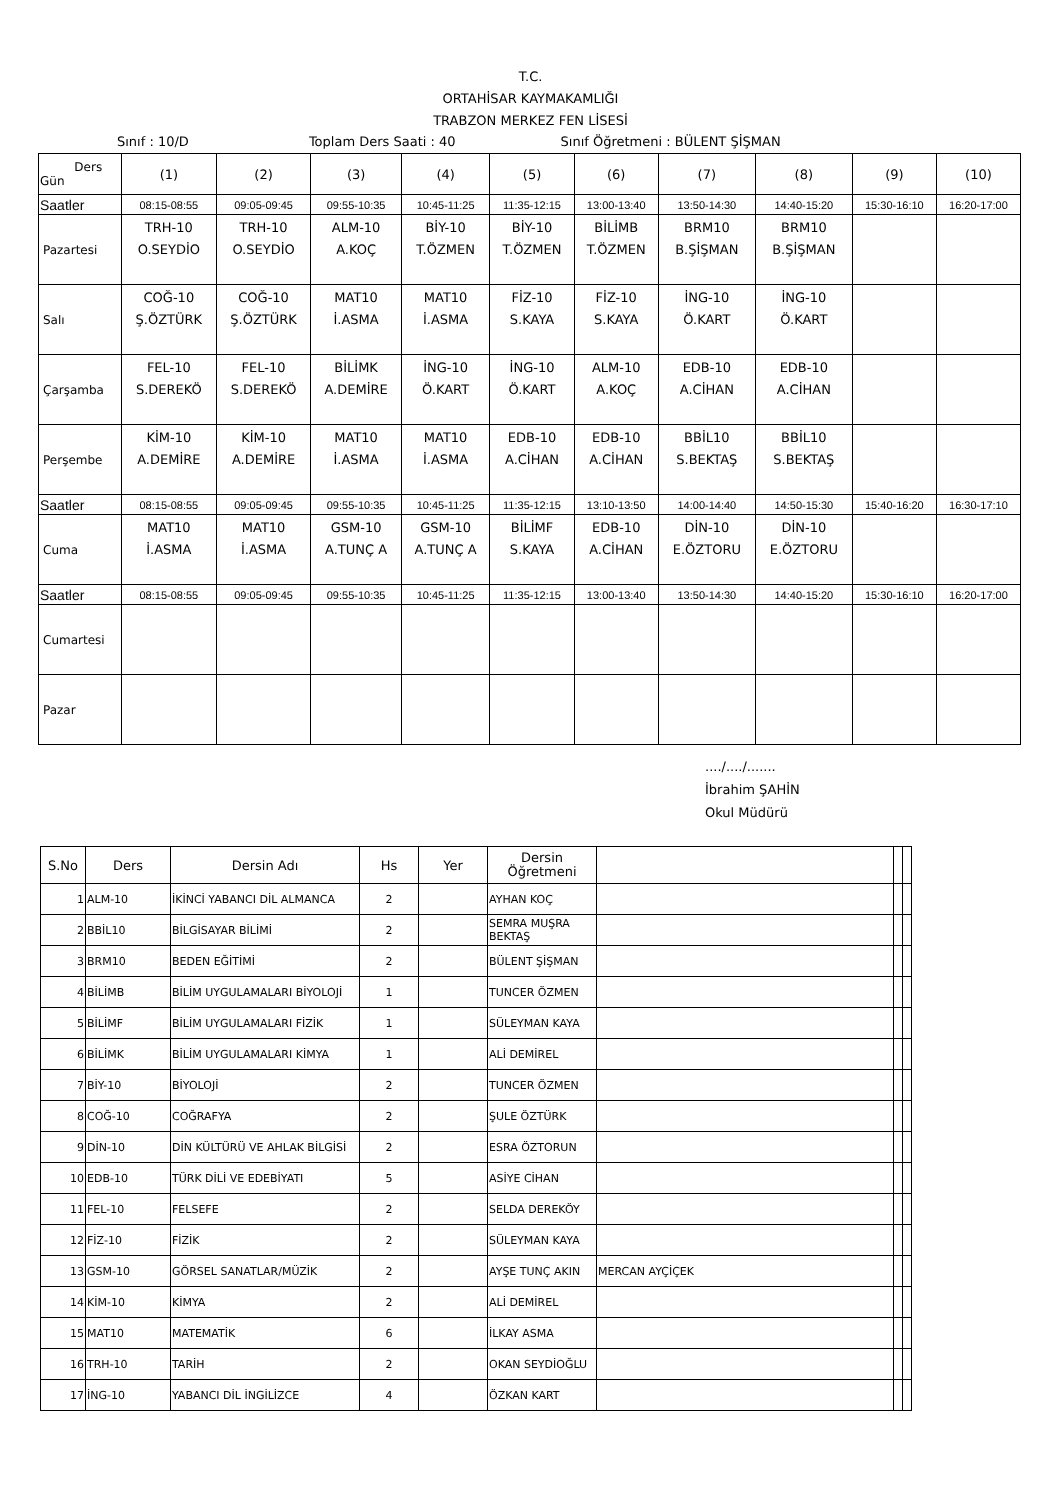T.C.
ORTAHİSAR KAYMAKAMLIĞI
TRABZON MERKEZ FEN LİSESİ
Sınıf : 10/D Toplam Ders Saati : 40 Sınıf Öğretmeni : BÜLENT ŞİŞMAN
| Ders Gün | (1) | (2) | (3) | (4) | (5) | (6) | (7) | (8) | (9) | (10) |
| --- | --- | --- | --- | --- | --- | --- | --- | --- | --- | --- |
| Saatler | 08:15-08:55 | 09:05-09:45 | 09:55-10:35 | 10:45-11:25 | 11:35-12:15 | 13:00-13:40 | 13:50-14:30 | 14:40-15:20 | 15:30-16:10 | 16:20-17:00 |
| Pazartesi | TRH-10 O.SEYDİO | TRH-10 O.SEYDİO | ALM-10 A.KOÇ | BİY-10 T.ÖZMEN | BİY-10 T.ÖZMEN | BİLİMB T.ÖZMEN | BRM10 B.ŞİŞMAN | BRM10 B.ŞİŞMAN | | |
| Salı | COĞ-10 Ş.ÖZTÜRK | COĞ-10 Ş.ÖZTÜRK | MAT10 İ.ASMA | MAT10 İ.ASMA | FİZ-10 S.KAYA | FİZ-10 S.KAYA | İNG-10 Ö.KART | İNG-10 Ö.KART | | |
| Çarşamba | FEL-10 S.DEREKÖ | FEL-10 S.DEREKÖ | BİLİMK A.DEMİRE | İNG-10 Ö.KART | İNG-10 Ö.KART | ALM-10 A.KOÇ | EDB-10 A.CİHAN | EDB-10 A.CİHAN | | |
| Perşembe | KİM-10 A.DEMİRE | KİM-10 A.DEMİRE | MAT10 İ.ASMA | MAT10 İ.ASMA | EDB-10 A.CİHAN | EDB-10 A.CİHAN | BBİL10 S.BEKTAŞ | BBİL10 S.BEKTAŞ | | |
| Saatler | 08:15-08:55 | 09:05-09:45 | 09:55-10:35 | 10:45-11:25 | 11:35-12:15 | 13:10-13:50 | 14:00-14:40 | 14:50-15:30 | 15:40-16:20 | 16:30-17:10 |
| Cuma | MAT10 İ.ASMA | MAT10 İ.ASMA | GSM-10 A.TUNÇ A | GSM-10 A.TUNÇ A | BİLİMF S.KAYA | EDB-10 A.CİHAN | DİN-10 E.ÖZTORU | DİN-10 E.ÖZTORU | | |
| Saatler | 08:15-08:55 | 09:05-09:45 | 09:55-10:35 | 10:45-11:25 | 11:35-12:15 | 13:00-13:40 | 13:50-14:30 | 14:40-15:20 | 15:30-16:10 | 16:20-17:00 |
| Cumartesi | | | | | | | | | | |
| Pazar | | | | | | | | | | |
..../..../.......
İbrahim ŞAHİN
Okul Müdürü
| S.No | Ders | Dersin Adı | Hs | Yer | Dersin Öğretmeni | | | |
| --- | --- | --- | --- | --- | --- | --- | --- | --- |
| 1 | ALM-10 | İKİNCİ YABANCI DİL ALMANCA | 2 | | AYHAN KOÇ | | | |
| 2 | BBİL10 | BİLGİSAYAR BİLİMİ | 2 | | SEMRA MUŞRA BEKTAŞ | | | |
| 3 | BRM10 | BEDEN EĞİTİMİ | 2 | | BÜLENT ŞİŞMAN | | | |
| 4 | BİLİMB | BİLİM UYGULAMALARI BİYOLOJİ | 1 | | TUNCER ÖZMEN | | | |
| 5 | BİLİMF | BİLİM UYGULAMALARI FİZİK | 1 | | SÜLEYMAN KAYA | | | |
| 6 | BİLİMK | BİLİM UYGULAMALARI KİMYA | 1 | | ALİ DEMİREL | | | |
| 7 | BİY-10 | BİYOLOJİ | 2 | | TUNCER ÖZMEN | | | |
| 8 | COĞ-10 | COĞRAFYA | 2 | | ŞULE ÖZTÜRK | | | |
| 9 | DİN-10 | DİN KÜLTÜRÜ VE AHLAK BİLGİSİ | 2 | | ESRA ÖZTORUN | | | |
| 10 | EDB-10 | TÜRK DİLİ VE EDEBİYATI | 5 | | ASİYE CİHAN | | | |
| 11 | FEL-10 | FELSEFE | 2 | | SELDA DEREKÖY | | | |
| 12 | FİZ-10 | FİZİK | 2 | | SÜLEYMAN KAYA | | | |
| 13 | GSM-10 | GÖRSEL SANATLAR/MÜZİK | 2 | | AYŞE TUNÇ AKIN | MERCAN AYÇİÇEK | | |
| 14 | KİM-10 | KİMYA | 2 | | ALİ DEMİREL | | | |
| 15 | MAT10 | MATEMATİK | 6 | | İLKAY ASMA | | | |
| 16 | TRH-10 | TARİH | 2 | | OKAN SEYDİOĞLU | | | |
| 17 | İNG-10 | YABANCI DİL İNGİLİZCE | 4 | | ÖZKAN KART | | | |